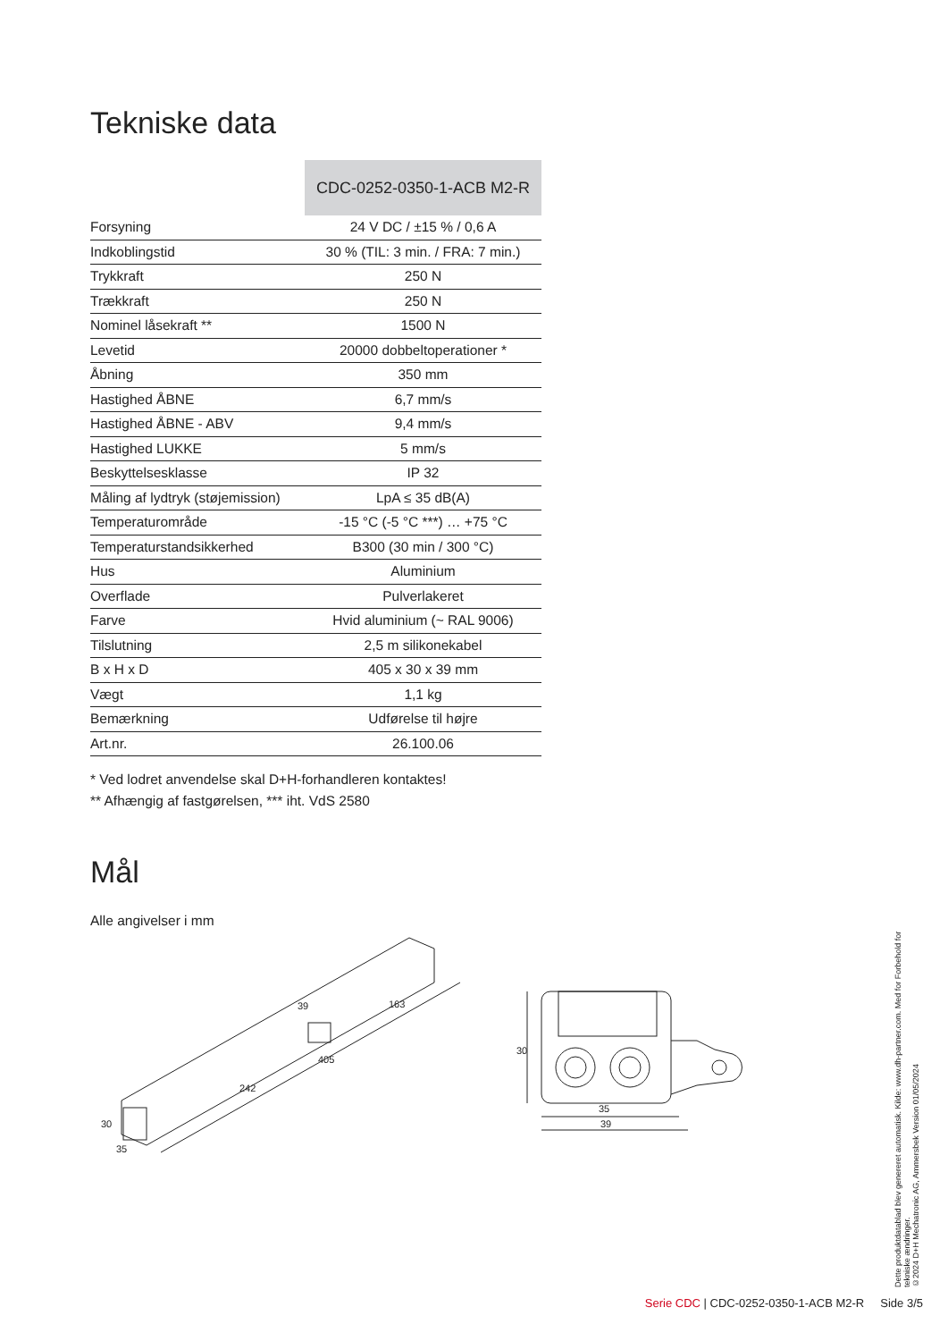Tekniske data
| | CDC-0252-0350-1-ACB M2-R |
| --- | --- |
| Forsyning | 24 V DC / ±15 % / 0,6 A |
| Indkoblingstid | 30 % (TIL: 3 min. / FRA: 7 min.) |
| Trykkraft | 250 N |
| Trækkraft | 250 N |
| Nominel låsekraft ** | 1500 N |
| Levetid | 20000 dobbeltoperationer * |
| Åbning | 350 mm |
| Hastighed ÅBNE | 6,7 mm/s |
| Hastighed ÅBNE - ABV | 9,4 mm/s |
| Hastighed LUKKE | 5 mm/s |
| Beskyttelsesklasse | IP 32 |
| Måling af lydtryk (støjemission) | LpA ≤ 35 dB(A) |
| Temperaturområde | -15 °C (-5 °C ***) … +75 °C |
| Temperaturstandsikkerhed | B300 (30 min / 300 °C) |
| Hus | Aluminium |
| Overflade | Pulverlakeret |
| Farve | Hvid aluminium (~ RAL 9006) |
| Tilslutning | 2,5 m silikonekabel |
| B x H x D | 405 x 30 x 39 mm |
| Vægt | 1,1 kg |
| Bemærkning | Udførelse til højre |
| Art.nr. | 26.100.06 |
* Ved lodret anvendelse skal D+H-forhandleren kontaktes!
** Afhængig af fastgørelsen, *** iht. VdS 2580
Mål
Alle angivelser i mm
39
163
405
242
30
35
30
35
39
Dette produktdatablad blev genereret automatisk. Kilde: www.dh-partner.com. Med for Forbehold for tekniske ændringer.
©2024 D+H Mechatronic AG, Ammersbek Version 01/05/2024
Serie CDC | CDC-0252-0350-1-ACB M2-R Side 3/5